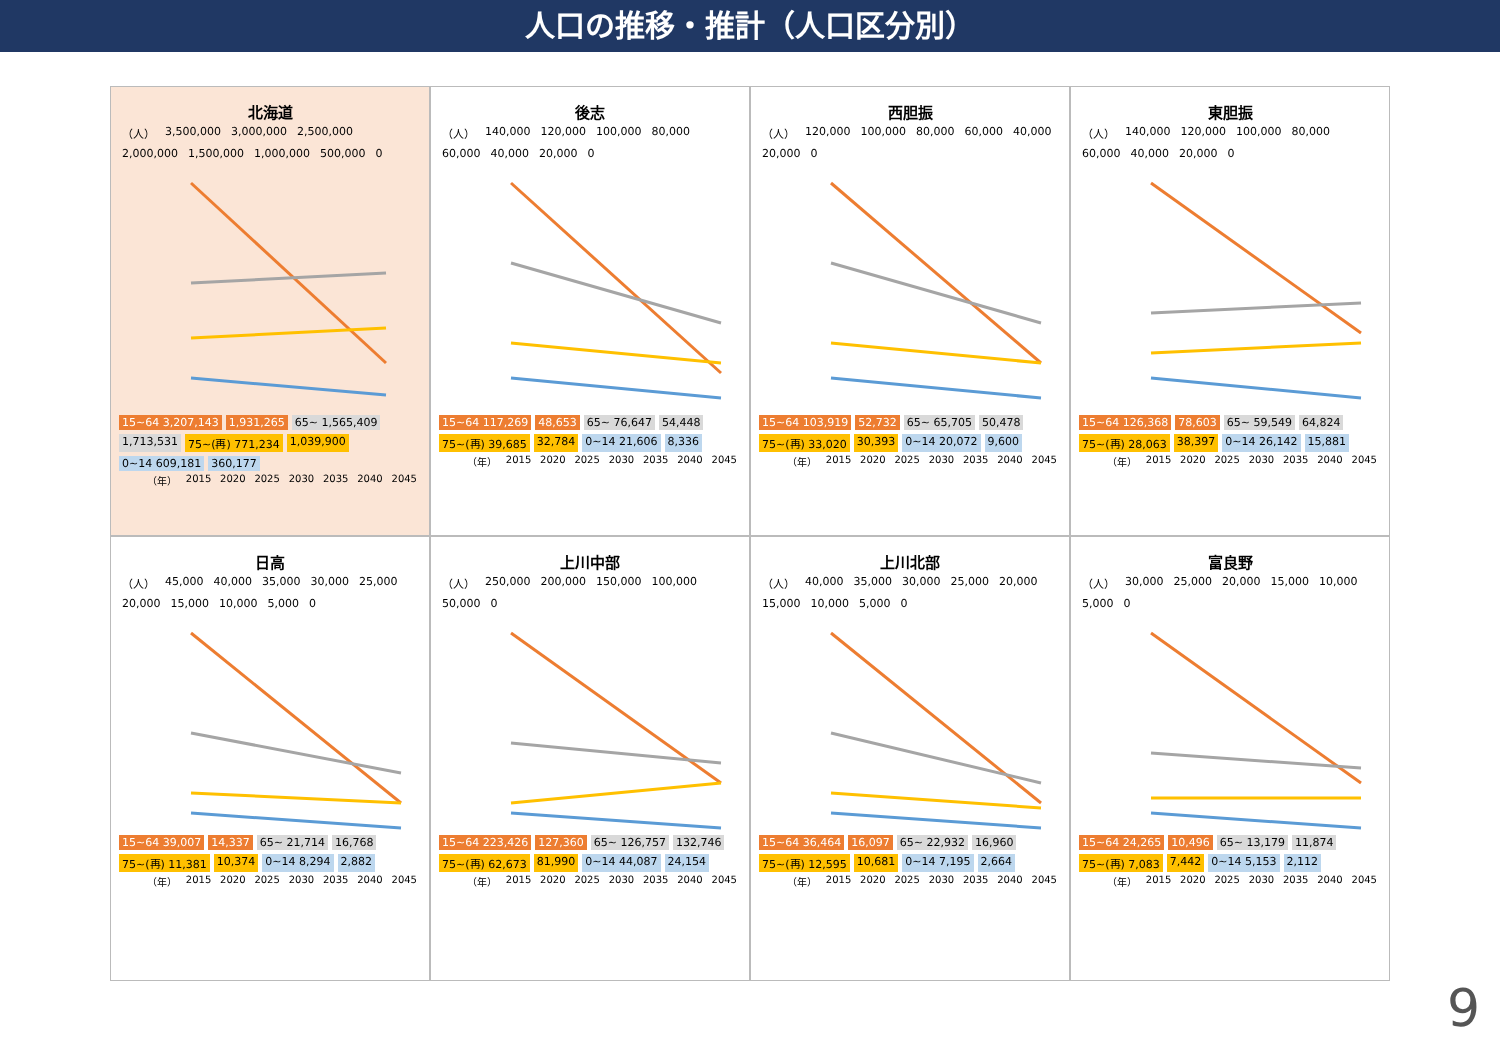人口の推移・推計（人口区分別）
北海道
（人） 3,500,000 3,000,000 2,500,000 2,000,000 1,500,000 1,000,000 500,000 0
15~64 3,207,143 1,931,265 65~ 1,565,409 1,713,531 75~(再) 771,234 1,039,900 0~14 609,181 360,177
（年） 2015 2020 2025 2030 2035 2040 2045
後志
（人） 140,000 120,000 100,000 80,000 60,000 40,000 20,000 0
15~64 117,269 48,653 65~ 76,647 54,448 75~(再) 39,685 32,784 0~14 21,606 8,336
（年） 2015 2020 2025 2030 2035 2040 2045
西胆振
（人） 120,000 100,000 80,000 60,000 40,000 20,000 0
15~64 103,919 52,732 65~ 65,705 50,478 75~(再) 33,020 30,393 0~14 20,072 9,600
（年） 2015 2020 2025 2030 2035 2040 2045
東胆振
（人） 140,000 120,000 100,000 80,000 60,000 40,000 20,000 0
15~64 126,368 78,603 65~ 59,549 64,824 75~(再) 28,063 38,397 0~14 26,142 15,881
（年） 2015 2020 2025 2030 2035 2040 2045
日高
（人） 45,000 40,000 35,000 30,000 25,000 20,000 15,000 10,000 5,000 0
15~64 39,007 14,337 65~ 21,714 16,768 75~(再) 11,381 10,374 0~14 8,294 2,882
（年） 2015 2020 2025 2030 2035 2040 2045
上川中部
（人） 250,000 200,000 150,000 100,000 50,000 0
15~64 223,426 127,360 65~ 126,757 132,746 75~(再) 62,673 81,990 0~14 44,087 24,154
（年） 2015 2020 2025 2030 2035 2040 2045
上川北部
（人） 40,000 35,000 30,000 25,000 20,000 15,000 10,000 5,000 0
15~64 36,464 16,097 65~ 22,932 16,960 75~(再) 12,595 10,681 0~14 7,195 2,664
（年） 2015 2020 2025 2030 2035 2040 2045
富良野
（人） 30,000 25,000 20,000 15,000 10,000 5,000 0
15~64 24,265 10,496 65~ 13,179 11,874 75~(再) 7,083 7,442 0~14 5,153 2,112
（年） 2015 2020 2025 2030 2035 2040 2045
9